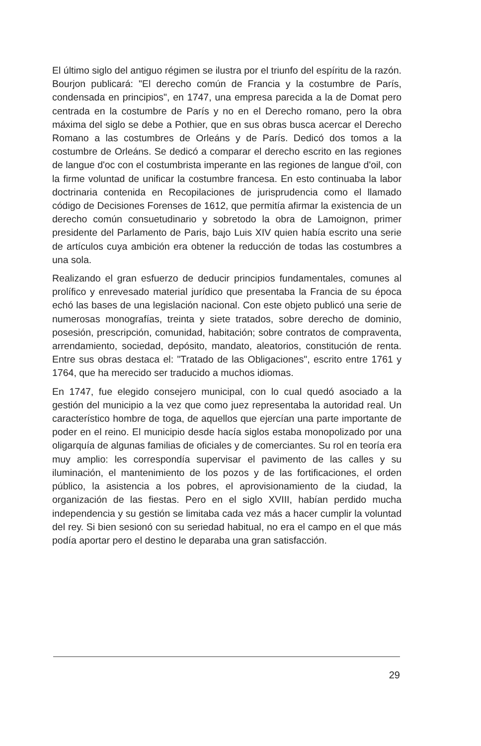El último siglo del antiguo régimen se ilustra por el triunfo del espíritu de la razón. Bourjon publicará: "El derecho común de Francia y la costumbre de París, condensada en principios", en 1747, una empresa parecida a la de Domat pero centrada en la costumbre de París y no en el Derecho romano, pero la obra máxima del siglo se debe a Pothier, que en sus obras busca acercar el Derecho Romano a las costumbres de Orleáns y de París. Dedicó dos tomos a la costumbre de Orleáns. Se dedicó a comparar el derecho escrito en las regiones de langue d'oc con el costumbrista imperante en las regiones de langue d'oil, con la firme voluntad de unificar la costumbre francesa. En esto continuaba la labor doctrinaria contenida en Recopilaciones de jurisprudencia como el llamado código de Decisiones Forenses de 1612, que permitía afirmar la existencia de un derecho común consuetudinario y sobretodo la obra de Lamoignon, primer presidente del Parlamento de Paris, bajo Luis XIV quien había escrito una serie de artículos cuya ambición era obtener la reducción de todas las costumbres a una sola.
Realizando el gran esfuerzo de deducir principios fundamentales, comunes al prolífico y enrevesado material jurídico que presentaba la Francia de su época echó las bases de una legislación nacional. Con este objeto publicó una serie de numerosas monografías, treinta y siete tratados, sobre derecho de dominio, posesión, prescripción, comunidad, habitación; sobre contratos de compraventa, arrendamiento, sociedad, depósito, mandato, aleatorios, constitución de renta. Entre sus obras destaca el: "Tratado de las Obligaciones", escrito entre 1761 y 1764, que ha merecido ser traducido a muchos idiomas.
En 1747, fue elegido consejero municipal, con lo cual quedó asociado a la gestión del municipio a la vez que como juez representaba la autoridad real. Un característico hombre de toga, de aquellos que ejercían una parte importante de poder en el reino. El municipio desde hacía siglos estaba monopolizado por una oligarquía de algunas familias de oficiales y de comerciantes. Su rol en teoría era muy amplio: les correspondía supervisar el pavimento de las calles y su iluminación, el mantenimiento de los pozos y de las fortificaciones, el orden público, la asistencia a los pobres, el aprovisionamiento de la ciudad, la organización de las fiestas. Pero en el siglo XVIII, habían perdido mucha independencia y su gestión se limitaba cada vez más a hacer cumplir la voluntad del rey. Si bien sesionó con su seriedad habitual, no era el campo en el que más podía aportar pero el destino le deparaba una gran satisfacción.
29